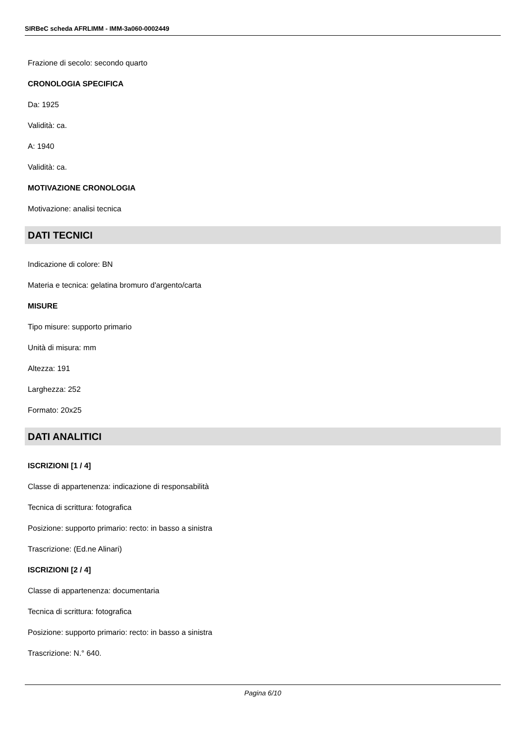SIRBeC scheda AFRLIMM - IMM-3a060-0002449
Frazione di secolo: secondo quarto
CRONOLOGIA SPECIFICA
Da: 1925
Validità: ca.
A: 1940
Validità: ca.
MOTIVAZIONE CRONOLOGIA
Motivazione: analisi tecnica
DATI TECNICI
Indicazione di colore: BN
Materia e tecnica: gelatina bromuro d'argento/carta
MISURE
Tipo misure: supporto primario
Unità di misura: mm
Altezza: 191
Larghezza: 252
Formato: 20x25
DATI ANALITICI
ISCRIZIONI [1 / 4]
Classe di appartenenza: indicazione di responsabilità
Tecnica di scrittura: fotografica
Posizione: supporto primario: recto: in basso a sinistra
Trascrizione: (Ed.ne Alinari)
ISCRIZIONI [2 / 4]
Classe di appartenenza: documentaria
Tecnica di scrittura: fotografica
Posizione: supporto primario: recto: in basso a sinistra
Trascrizione: N.° 640.
Pagina 6/10